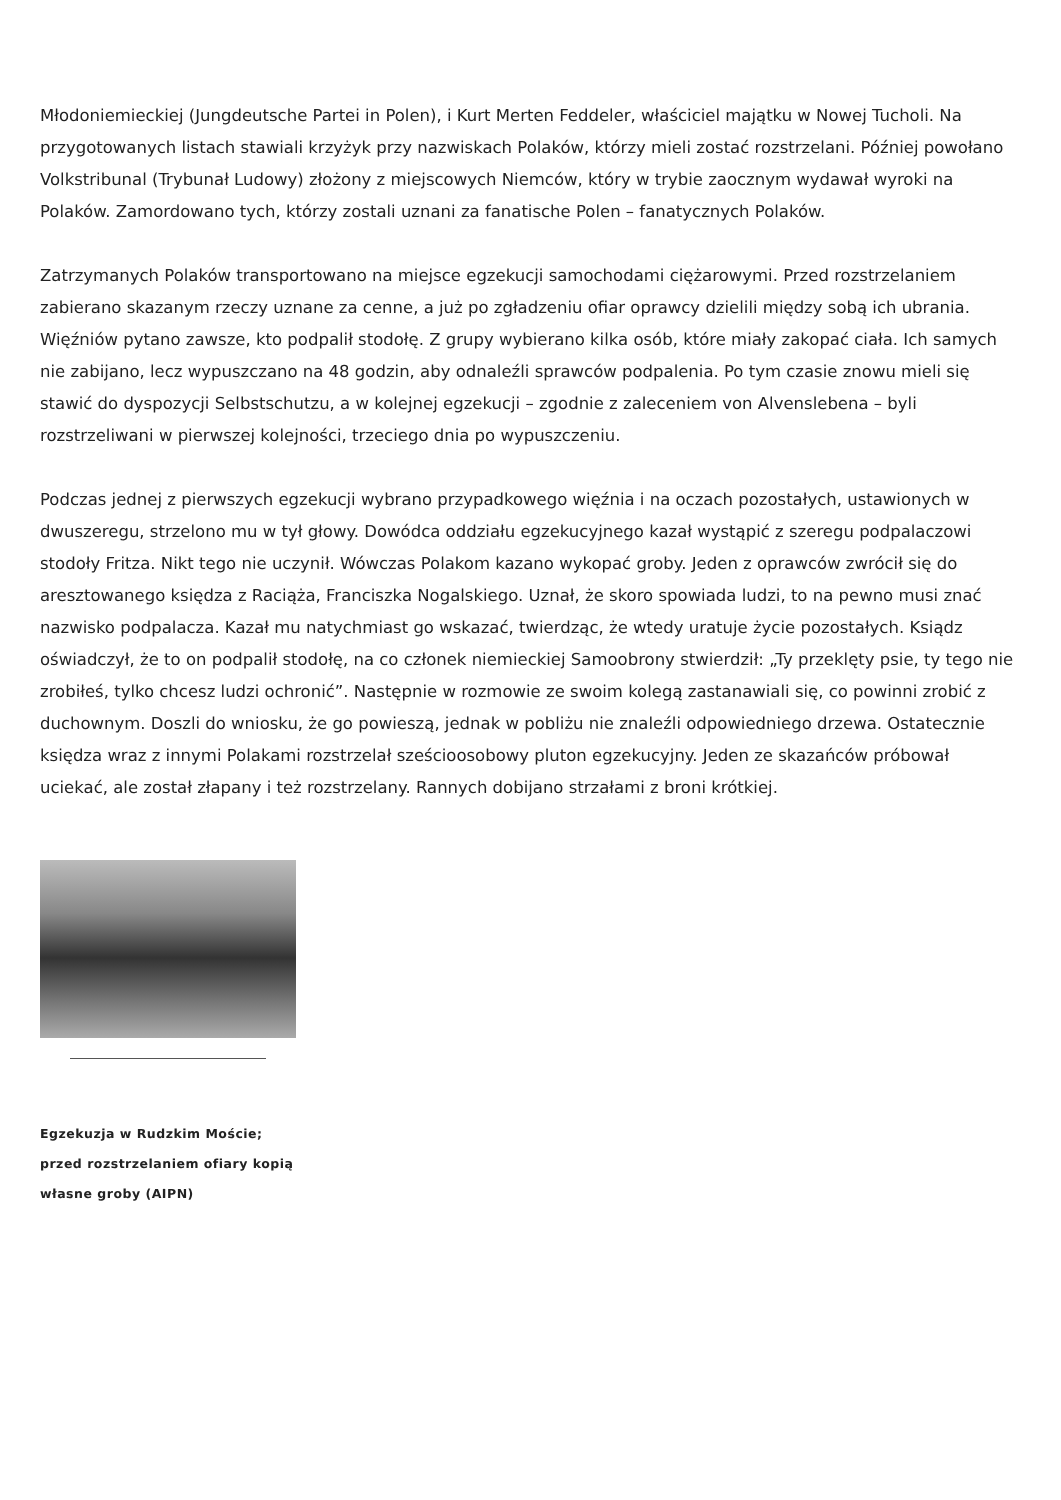Młodoniemieckiej (Jungdeutsche Partei in Polen), i Kurt Merten Feddeler, właściciel majątku w Nowej Tucholi. Na przygotowanych listach stawiali krzyżyk przy nazwiskach Polaków, którzy mieli zostać rozstrzelani. Później powołano Volkstribunal (Trybunał Ludowy) złożony z miejscowych Niemców, który w trybie zaocznym wydawał wyroki na Polaków. Zamordowano tych, którzy zostali uznani za fanatische Polen – fanatycznych Polaków.
Zatrzymanych Polaków transportowano na miejsce egzekucji samochodami ciężarowymi. Przed rozstrzelaniem zabierano skazanym rzeczy uznane za cenne, a już po zgładzeniu ofiar oprawcy dzielili między sobą ich ubrania. Więźniów pytano zawsze, kto podpalił stodołę. Z grupy wybierano kilka osób, które miały zakopać ciała. Ich samych nie zabijano, lecz wypuszczano na 48 godzin, aby odnaleźli sprawców podpalenia. Po tym czasie znowu mieli się stawić do dyspozycji Selbstschutzu, a w kolejnej egzekucji – zgodnie z zaleceniem von Alvenslebena – byli rozstrzeliwani w pierwszej kolejności, trzeciego dnia po wypuszczeniu.
Podczas jednej z pierwszych egzekucji wybrano przypadkowego więźnia i na oczach pozostałych, ustawionych w dwuszeregu, strzelono mu w tył głowy. Dowódca oddziału egzekucyjnego kazał wystąpić z szeregu podpalaczowi stodoły Fritza. Nikt tego nie uczynił. Wówczas Polakom kazano wykopać groby. Jeden z oprawców zwrócił się do aresztowanego księdza z Raciąża, Franciszka Nogalskiego. Uznał, że skoro spowiada ludzi, to na pewno musi znać nazwisko podpalacza. Kazał mu natychmiast go wskazać, twierdząc, że wtedy uratuje życie pozostałych. Ksiądz oświadczył, że to on podpalił stodołę, na co członek niemieckiej Samoobrony stwierdził: „Ty przeklęty psie, ty tego nie zrobiłeś, tylko chcesz ludzi ochronić”. Następnie w rozmowie ze swoim kolegą zastanawiali się, co powinni zrobić z duchownym. Doszli do wniosku, że go powieszą, jednak w pobliżu nie znaleźli odpowiedniego drzewa. Ostatecznie księdza wraz z innymi Polakami rozstrzelał sześcioosobowy pluton egzekucyjny. Jeden ze skazańców próbował uciekać, ale został złapany i też rozstrzelany. Rannych dobijano strzałami z broni krótkiej.
Egzekuzja w Rudzkim Moście; przed rozstrzelaniem ofiary kopią własne groby (AIPN)